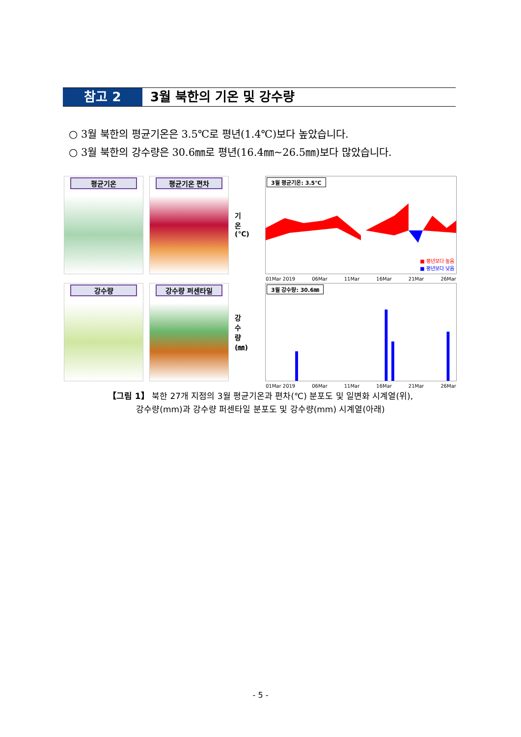참고 2 3월 북한의 기온 및 강수량
○ 3월 북한의 평균기온은 3.5℃로 평년(1.4℃)보다 높았습니다.
○ 3월 북한의 강수량은 30.6㎜로 평년(16.4㎜~26.5㎜)보다 많았습니다.
평균기온 평균기온 편차
기온 (℃)
3월 평균기온: 3.5℃
■ 평년보다 높음
■ 평년보다 낮음
01Mar 2019 06Mar 11Mar 16Mar 21Mar 26Mar
강수량 강수량 퍼센타일
강수량 (㎜)
3월 강수량: 30.6㎜
01Mar 2019 06Mar 11Mar 16Mar 21Mar 26Mar
【그림 1】 북한 27개 지점의 3월 평균기온과 편차(℃) 분포도 및 일변화 시계열(위),
강수량(mm)과 강수량 퍼센타일 분포도 및 강수량(mm) 시계열(아래)
- 5 -